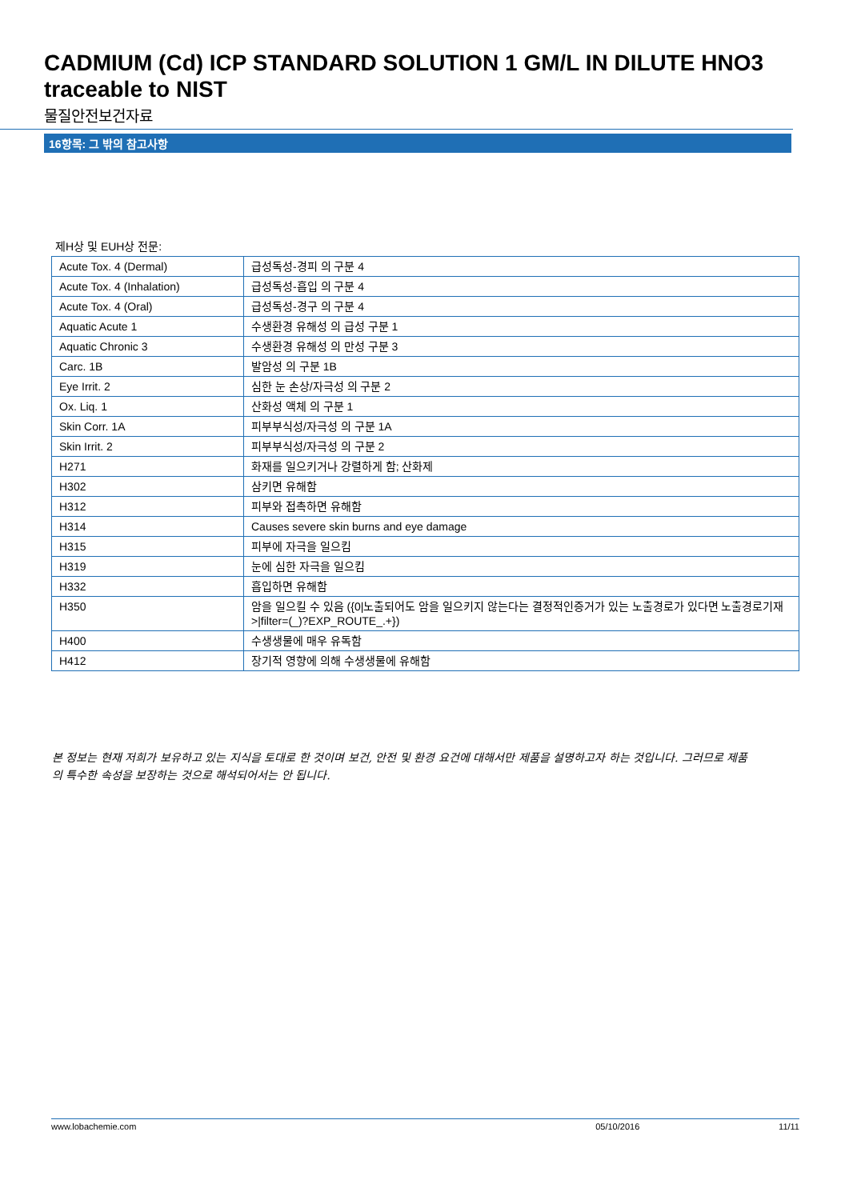CADMIUM (Cd) ICP STANDARD SOLUTION 1 GM/L IN DILUTE HNO3 traceable to NIST
물질안전보건자료
16항목: 그 밖의 참고사항
제H상 및 EUH상 전문:
| Acute Tox. 4 (Dermal) | 급성독성-경피 의 구분 4 |
| Acute Tox. 4 (Inhalation) | 급성독성-흡입 의 구분 4 |
| Acute Tox. 4 (Oral) | 급성독성-경구 의 구분 4 |
| Aquatic Acute 1 | 수생환경 유해성 의 급성 구분 1 |
| Aquatic Chronic 3 | 수생환경 유해성 의 만성 구분 3 |
| Carc. 1B | 발암성 의 구분 1B |
| Eye Irrit. 2 | 심한 눈 손상/자극성 의 구분 2 |
| Ox. Liq. 1 | 산화성 액체 의 구분 1 |
| Skin Corr. 1A | 피부부식성/자극성 의 구분 1A |
| Skin Irrit. 2 | 피부부식성/자극성 의 구분 2 |
| H271 | 화재를 일으키거나 강렬하게 함; 산화제 |
| H302 | 삼키면 유해함 |
| H312 | 피부와 접촉하면 유해함 |
| H314 | Causes severe skin burns and eye damage |
| H315 | 피부에 자극을 일으킴 |
| H319 | 눈에 심한 자극을 일으킴 |
| H332 | 흡입하면 유해함 |
| H350 | 암을 일으킬 수 있음 ({0/노출되어도 암을 일으키지 않는다는 결정적인증거가 있는 노출경로가 있다면 노출경로기재>/filter=(_)?EXP_ROUTE_.+}) |
| H400 | 수생생물에 매우 유독함 |
| H412 | 장기적 영향에 의해 수생생물에 유해함 |
본 정보는 현재 저희가 보유하고 있는 지식을 토대로 한 것이며 보건, 안전 및 환경 요건에 대해서만 제품을 설명하고자 하는 것입니다. 그러므로 제품의 특수한 속성을 보장하는 것으로 해석되어서는 안 됩니다.
www.lobachemie.com 05/10/2016 11/11